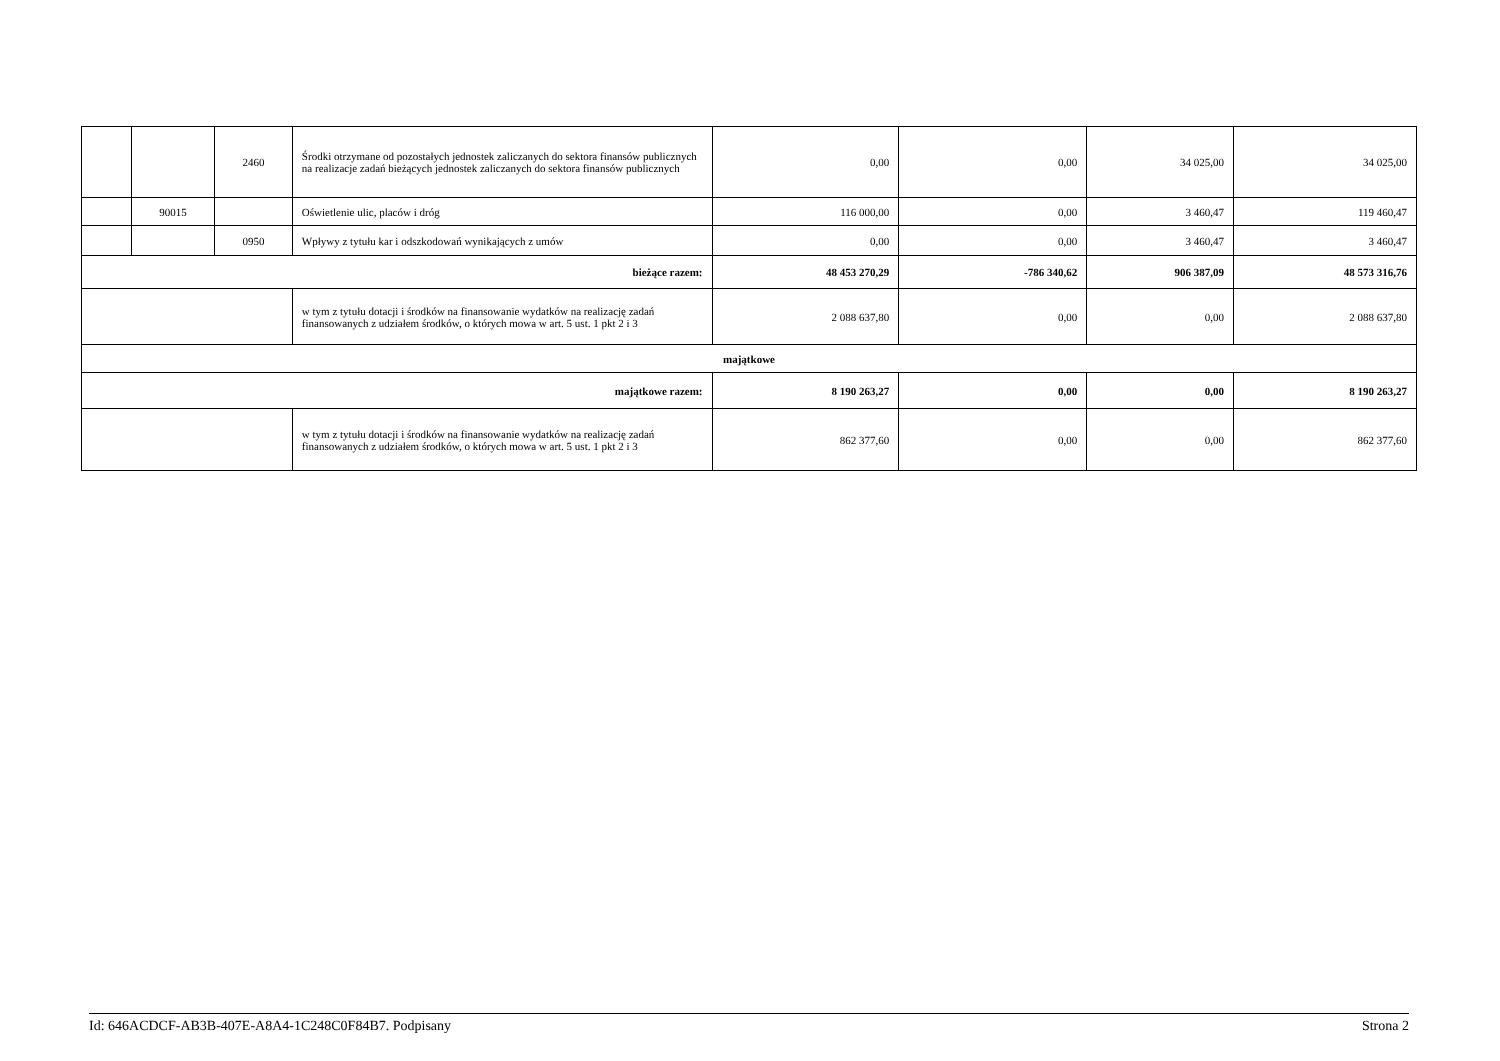| | | 2460 | Środki otrzymane od pozostałych jednostek zaliczanych do sektora finansów publicznych na realizacje zadań bieżących jednostek zaliczanych do sektora finansów publicznych | 0,00 | 0,00 | 34 025,00 | 34 025,00 |
| | 90015 | | Oświetlenie ulic, placów i dróg | 116 000,00 | 0,00 | 3 460,47 | 119 460,47 |
| | | 0950 | Wpływy z tytułu kar i odszkodowań wynikających z umów | 0,00 | 0,00 | 3 460,47 | 3 460,47 |
| bieżące razem: | | | | 48 453 270,29 | -786 340,62 | 906 387,09 | 48 573 316,76 |
| | | | w tym z tytułu dotacji i środków na finansowanie wydatków na realizację zadań finansowanych z udziałem środków, o których mowa w art. 5 ust. 1 pkt 2 i 3 | 2 088 637,80 | 0,00 | 0,00 | 2 088 637,80 |
| majątkowe | | | | | | | |
| majątkowe razem: | | | | 8 190 263,27 | 0,00 | 0,00 | 8 190 263,27 |
| | | | w tym z tytułu dotacji i środków na finansowanie wydatków na realizację zadań finansowanych z udziałem środków, o których mowa w art. 5 ust. 1 pkt 2 i 3 | 862 377,60 | 0,00 | 0,00 | 862 377,60 |
Id: 646ACDCF-AB3B-407E-A8A4-1C248C0F84B7. Podpisany Strona 2